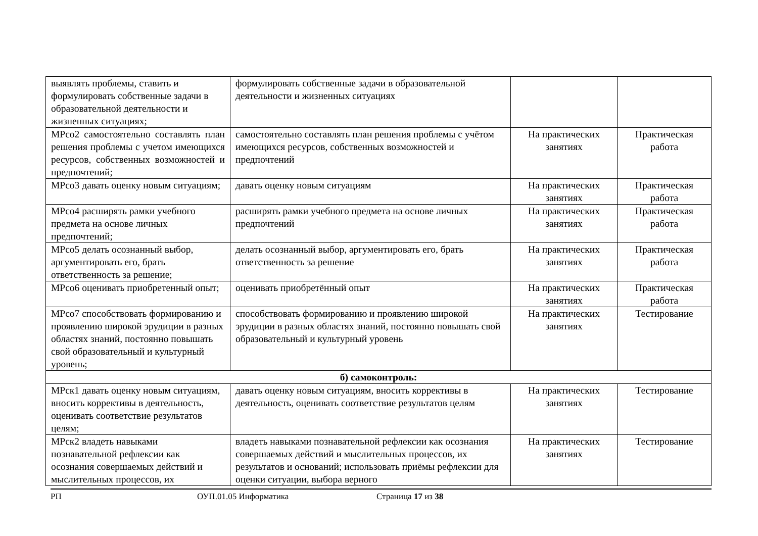| выявлять проблемы, ставить и формулировать собственные задачи в образовательной деятельности и жизненных ситуациях; | формулировать собственные задачи в образовательной деятельности и жизненных ситуациях | | |
| МРсо2 самостоятельно составлять план решения проблемы с учетом имеющихся ресурсов, собственных возможностей и предпочтений; | самостоятельно составлять план решения проблемы с учётом имеющихся ресурсов, собственных возможностей и предпочтений | На практических занятиях | Практическая работа |
| МРсо3 давать оценку новым ситуациям; | давать оценку новым ситуациям | На практических занятиях | Практическая работа |
| МРсо4 расширять рамки учебного предмета на основе личных предпочтений; | расширять рамки учебного предмета на основе личных предпочтений | На практических занятиях | Практическая работа |
| МРсо5 делать осознанный выбор, аргументировать его, брать ответственность за решение; | делать осознанный выбор, аргументировать его, брать ответственность за решение | На практических занятиях | Практическая работа |
| МРсо6 оценивать приобретенный опыт; | оценивать приобретённый опыт | На практических занятиях | Практическая работа |
| МРсо7 способствовать формированию и проявлению широкой эрудиции в разных областях знаний, постоянно повышать свой образовательный и культурный уровень; | способствовать формированию и проявлению широкой эрудиции в разных областях знаний, постоянно повышать свой образовательный и культурный уровень | На практических занятиях | Тестирование |
| б) самоконтроль: | | | |
| МРск1 давать оценку новым ситуациям, вносить коррективы в деятельность, оценивать соответствие результатов целям; | давать оценку новым ситуациям, вносить коррективы в деятельность, оценивать соответствие результатов целям | На практических занятиях | Тестирование |
| МРск2 владеть навыками познавательной рефлексии как осознания совершаемых действий и мыслительных процессов, их | владеть навыками познавательной рефлексии как осознания совершаемых действий и мыслительных процессов, их результатов и оснований; использовать приёмы рефлексии для оценки ситуации, выбора верного | На практических занятиях | Тестирование |
РП ОУП.01.05 Информатика Страница 17 из 38